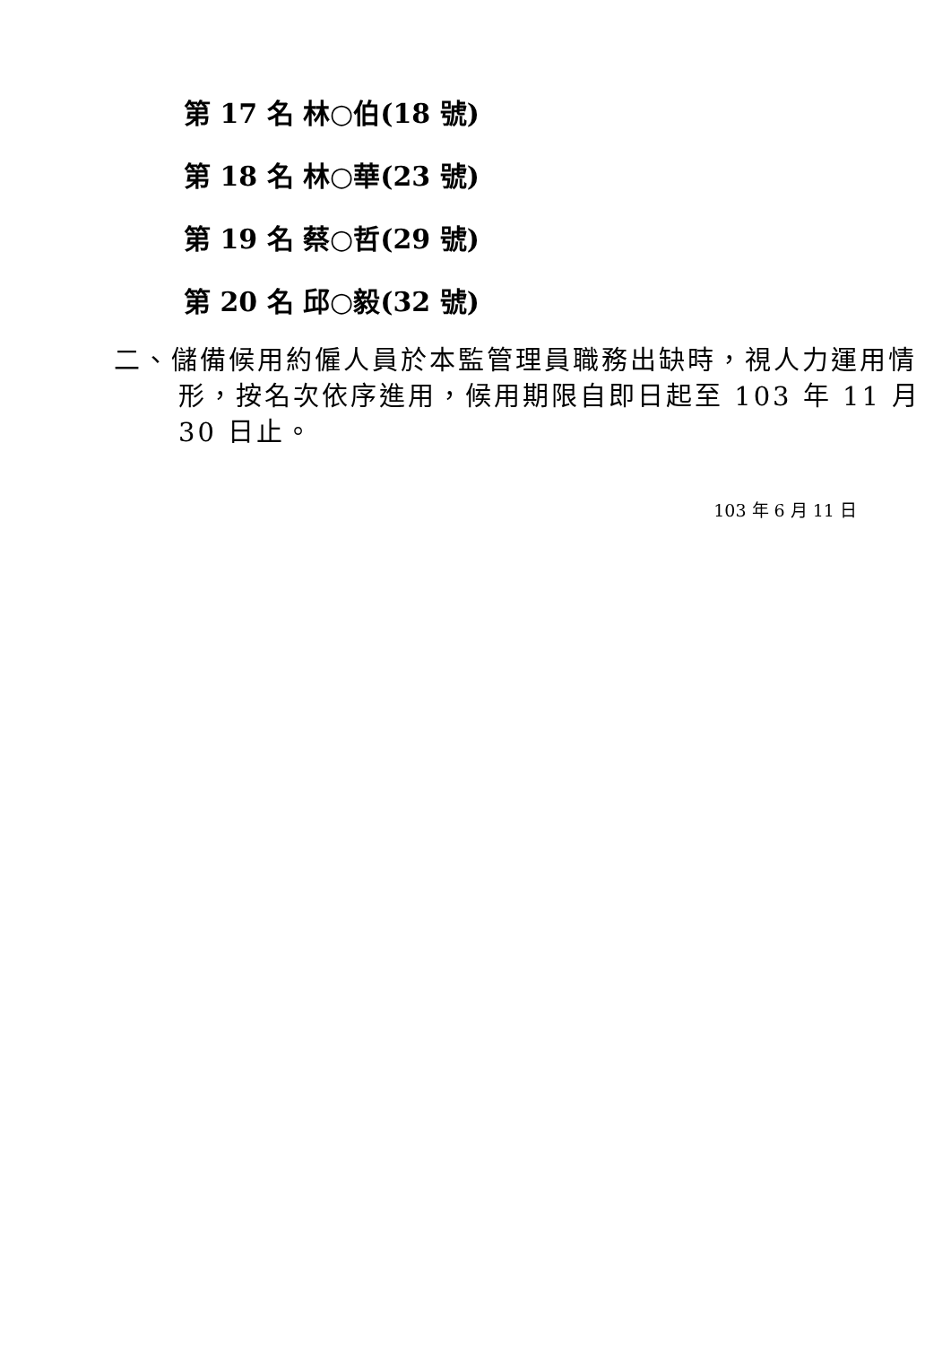第 17 名 林○伯(18 號)
第 18 名 林○華(23 號)
第 19 名 蔡○哲(29 號)
第 20 名 邱○毅(32 號)
二、儲備候用約僱人員於本監管理員職務出缺時，視人力運用情形，按名次依序進用，候用期限自即日起至 103 年 11 月 30 日止。
103 年 6 月 11 日